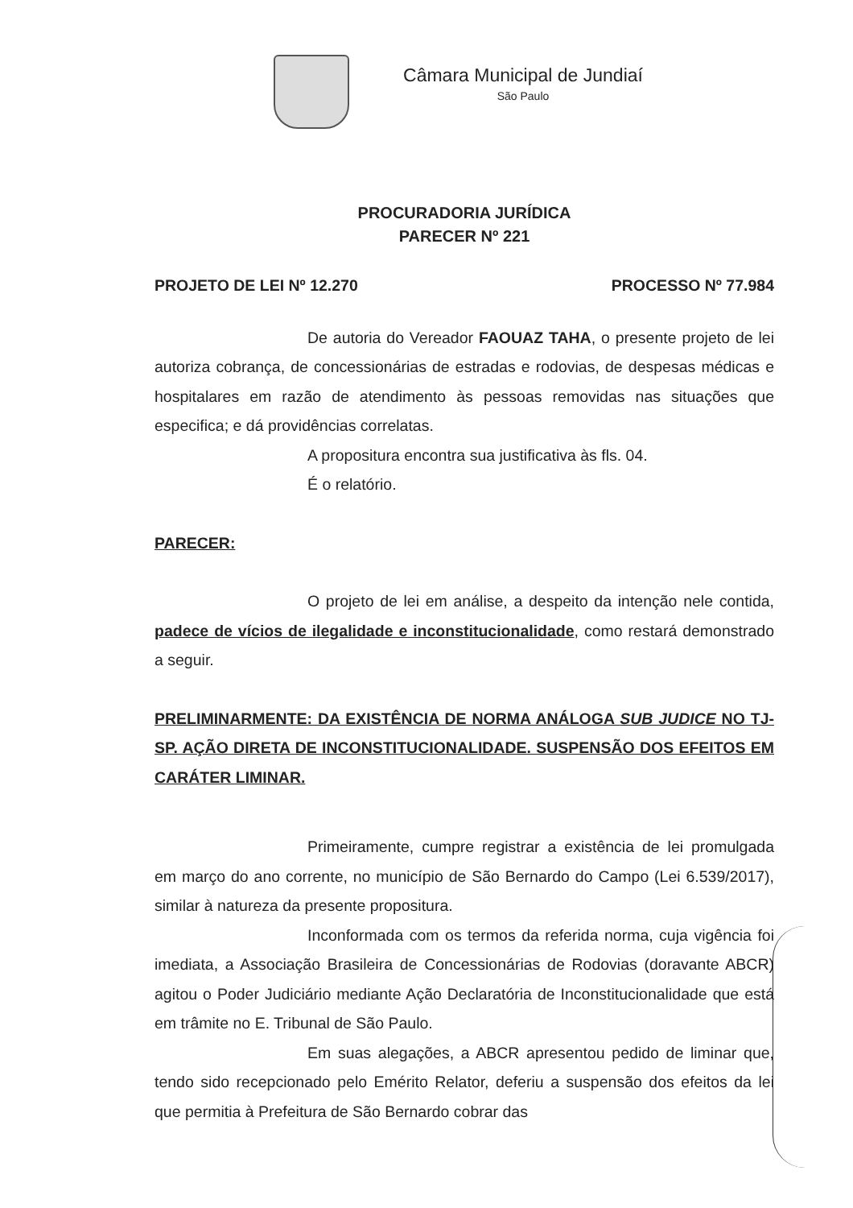Câmara Municipal de Jundiaí
São Paulo
PROCURADORIA JURÍDICA
PARECER Nº 221
PROJETO DE LEI Nº 12.270 PROCESSO Nº 77.984
De autoria do Vereador FAOUAZ TAHA, o presente projeto de lei autoriza cobrança, de concessionárias de estradas e rodovias, de despesas médicas e hospitalares em razão de atendimento às pessoas removidas nas situações que especifica; e dá providências correlatas.
A propositura encontra sua justificativa às fls. 04.
É o relatório.
PARECER:
O projeto de lei em análise, a despeito da intenção nele contida, padece de vícios de ilegalidade e inconstitucionalidade, como restará demonstrado a seguir.
PRELIMINARMENTE: DA EXISTÊNCIA DE NORMA ANÁLOGA SUB JUDICE NO TJ-SP. AÇÃO DIRETA DE INCONSTITUCIONALIDADE. SUSPENSÃO DOS EFEITOS EM CARÁTER LIMINAR.
Primeiramente, cumpre registrar a existência de lei promulgada em março do ano corrente, no município de São Bernardo do Campo (Lei 6.539/2017), similar à natureza da presente propositura.
Inconformada com os termos da referida norma, cuja vigência foi imediata, a Associação Brasileira de Concessionárias de Rodovias (doravante ABCR) agitou o Poder Judiciário mediante Ação Declaratória de Inconstitucionalidade que está em trâmite no E. Tribunal de São Paulo.
Em suas alegações, a ABCR apresentou pedido de liminar que, tendo sido recepcionado pelo Emérito Relator, deferiu a suspensão dos efeitos da lei que permitia à Prefeitura de São Bernardo cobrar das